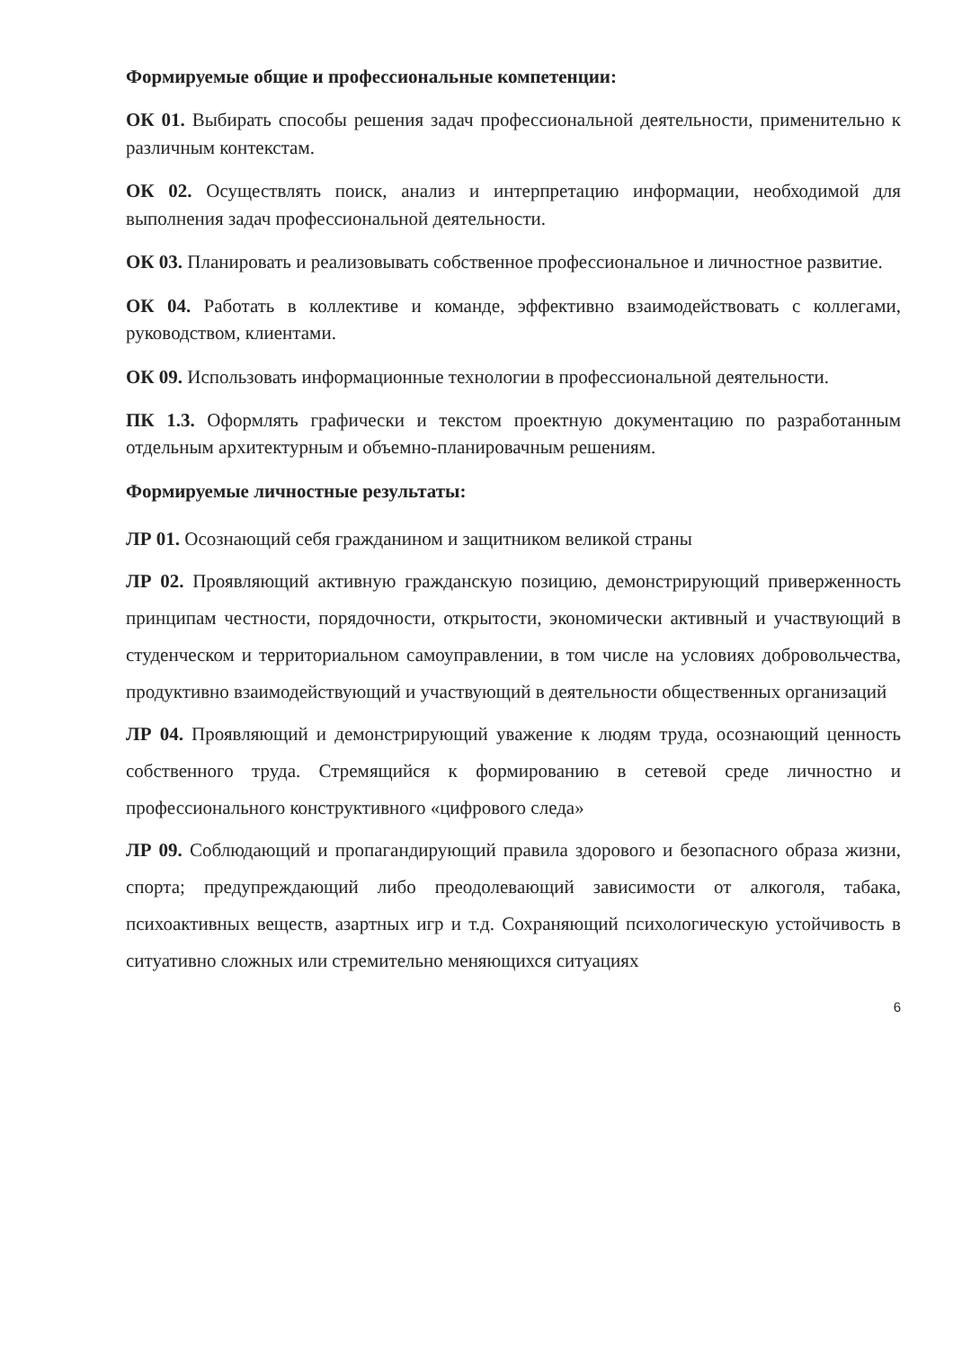Формируемые общие и профессиональные компетенции:
ОК 01. Выбирать способы решения задач профессиональной деятельности, применительно к различным контекстам.
ОК 02. Осуществлять поиск, анализ и интерпретацию информации, необходимой для выполнения задач профессиональной деятельности.
ОК 03. Планировать и реализовывать собственное профессиональное и личностное развитие.
ОК 04. Работать в коллективе и команде, эффективно взаимодействовать с коллегами, руководством, клиентами.
ОК 09. Использовать информационные технологии в профессиональной деятельности.
ПК 1.3. Оформлять графически и текстом проектную документацию по разработанным отдельным архитектурным и объемно-планировачным решениям.
Формируемые личностные результаты:
ЛР 01. Осознающий себя гражданином и защитником великой страны
ЛР 02. Проявляющий активную гражданскую позицию, демонстрирующий приверженность принципам честности, порядочности, открытости, экономически активный и участвующий в студенческом и территориальном самоуправлении, в том числе на условиях добровольчества, продуктивно взаимодействующий и участвующий в деятельности общественных организаций
ЛР 04. Проявляющий и демонстрирующий уважение к людям труда, осознающий ценность собственного труда. Стремящийся к формированию в сетевой среде личностно и профессионального конструктивного «цифрового следа»
ЛР 09. Соблюдающий и пропагандирующий правила здорового и безопасного образа жизни, спорта; предупреждающий либо преодолевающий зависимости от алкоголя, табака, психоактивных веществ, азартных игр и т.д. Сохраняющий психологическую устойчивость в ситуативно сложных или стремительно меняющихся ситуациях
6